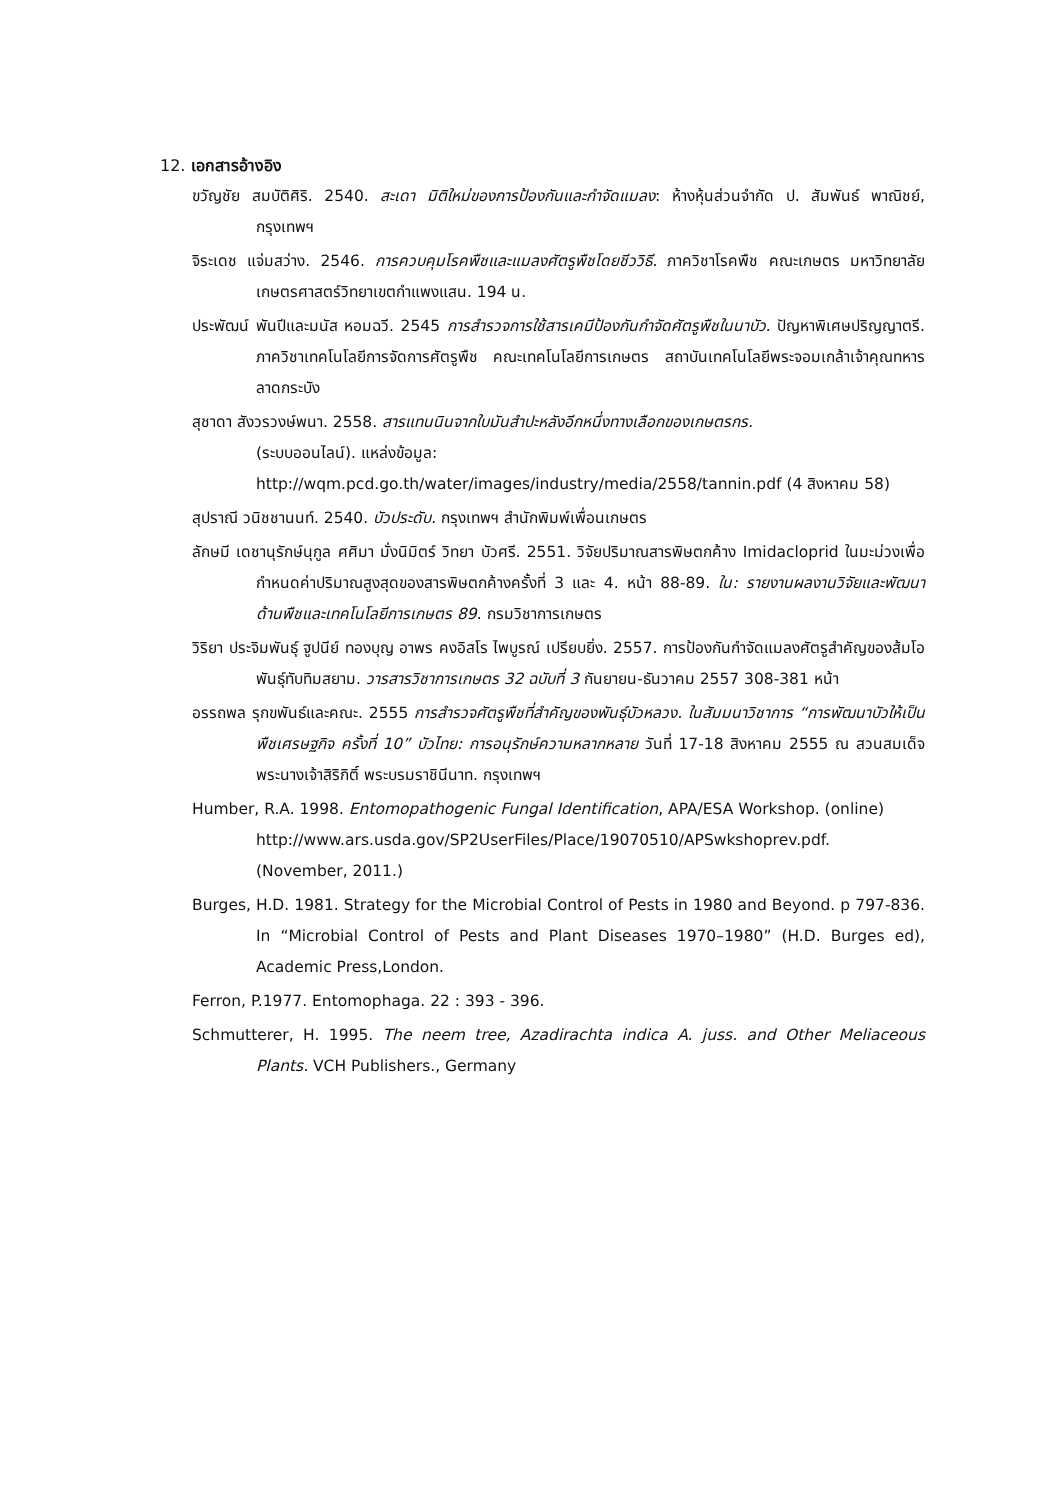12. เอกสารอ้างอิง
ขวัญชัย สมบัติศิริ. 2540. สะเดา มิติใหม่ของการป้องกันและกำจัดแมลง: ห้างหุ้นส่วนจำกัด ป. สัมพันธ์ พาณิชย์, กรุงเทพฯ
จิระเดช แจ่มสว่าง. 2546. การควบคุมโรคพืชและแมลงศัตรูพืชโดยชีววิธี. ภาควิชาโรคพืช คณะเกษตร มหาวิทยาลัยเกษตรศาสตร์วิทยาเขตกำแพงแสน. 194 น.
ประพัฒน์ พันปีและมนัส หอมฉวี. 2545 การสำรวจการใช้สารเคมีป้องกันกำจัดศัตรูพืชในนาบัว. ปัญหาพิเศษปริญญาตรี. ภาควิชาเทคโนโลยีการจัดการศัตรูพืช คณะเทคโนโลยีการเกษตร สถาบันเทคโนโลยีพระจอมเกล้าเจ้าคุณทหารลาดกระบัง
สุชาดา สังวรวงษ์พนา. 2558. สารแทนนินจากใบมันสำปะหลังอีกหนึ่งทางเลือกของเกษตรกร.
(ระบบออนไลน์). แหล่งข้อมูล:
http://wqm.pcd.go.th/water/images/industry/media/2558/tannin.pdf (4 สิงหาคม 58)
สุปราณี วนิชชานนท์. 2540. บัวประดับ. กรุงเทพฯ สำนักพิมพ์เพื่อนเกษตร
ลักษมี เดชานุรักษ์นุกูล ศศิมา มั่งนิมิตร์ วิทยา บัวศรี. 2551. วิจัยปริมาณสารพิษตกค้าง Imidacloprid ในมะม่วงเพื่อกำหนดค่าปริมาณสูงสุดของสารพิษตกค้างครั้งที่ 3 และ 4. หน้า 88-89. ใน: รายงานผลงานวิจัยและพัฒนาด้านพืชและเทคโนโลยีการเกษตร 89. กรมวิชาการเกษตร
วิริยา ประจิมพันธุ์ ฐูปนีย์ ทองบุญ อาพร คงอิสโร ไพบูรณ์ เปรียบยิ่ง. 2557. การป้องกันกำจัดแมลงศัตรูสำคัญของส้มโอพันธุ์ทับทิมสยาม. วารสารวิชาการเกษตร 32 ฉบับที่ 3 กันยายน-ธันวาคม 2557 308-381 หน้า
อรรถพล รุกขพันธ์และคณะ. 2555 การสำรวจศัตรูพืชที่สำคัญของพันธุ์บัวหลวง. ในสัมมนาวิชาการ “การพัฒนาบัวให้เป็นพืชเศรษฐกิจ ครั้งที่ 10” บัวไทย: การอนุรักษ์ความหลากหลาย วันที่ 17-18 สิงหาคม 2555 ณ สวนสมเด็จพระนางเจ้าสิริกิติ์ พระบรมราชินีนาท. กรุงเทพฯ
Humber, R.A. 1998. Entomopathogenic Fungal Identification, APA/ESA Workshop. (online)
http://www.ars.usda.gov/SP2UserFiles/Place/19070510/APSwkshoprev.pdf.
(November, 2011.)
Burges, H.D. 1981. Strategy for the Microbial Control of Pests in 1980 and Beyond. p 797-836. In “Microbial Control of Pests and Plant Diseases 1970–1980” (H.D. Burges ed), Academic Press,London.
Ferron, P.1977. Entomophaga. 22 : 393 - 396.
Schmutterer, H. 1995. The neem tree, Azadirachta indica A. juss. and Other Meliaceous Plants. VCH Publishers., Germany